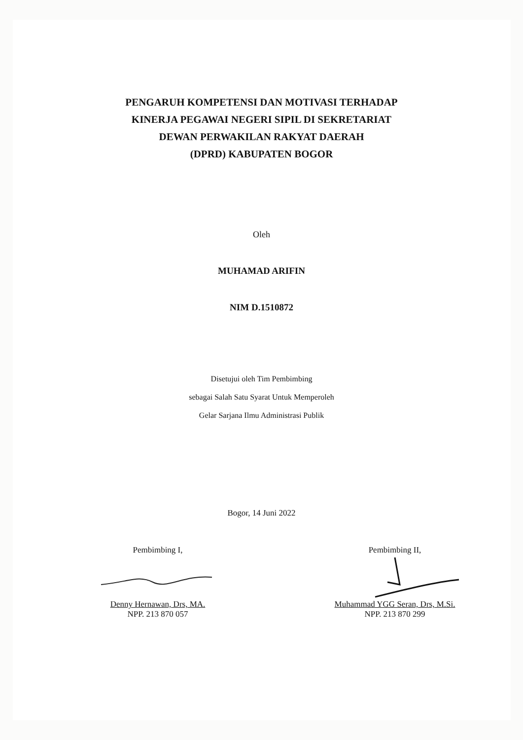PENGARUH KOMPETENSI DAN MOTIVASI TERHADAP
KINERJA PEGAWAI NEGERI SIPIL DI SEKRETARIAT
DEWAN PERWAKILAN RAKYAT DAERAH
(DPRD) KABUPATEN BOGOR
Oleh
MUHAMAD ARIFIN
NIM D.1510872
Disetujui oleh Tim Pembimbing
sebagai Salah Satu Syarat Untuk Memperoleh
Gelar Sarjana Ilmu Administrasi Publik
Bogor, 14 Juni 2022
Pembimbing I,
Denny Hernawan, Drs, MA.
NPP. 213 870 057
Pembimbing II,
Muhammad YGG Seran, Drs, M.Si.
NPP. 213 870 299